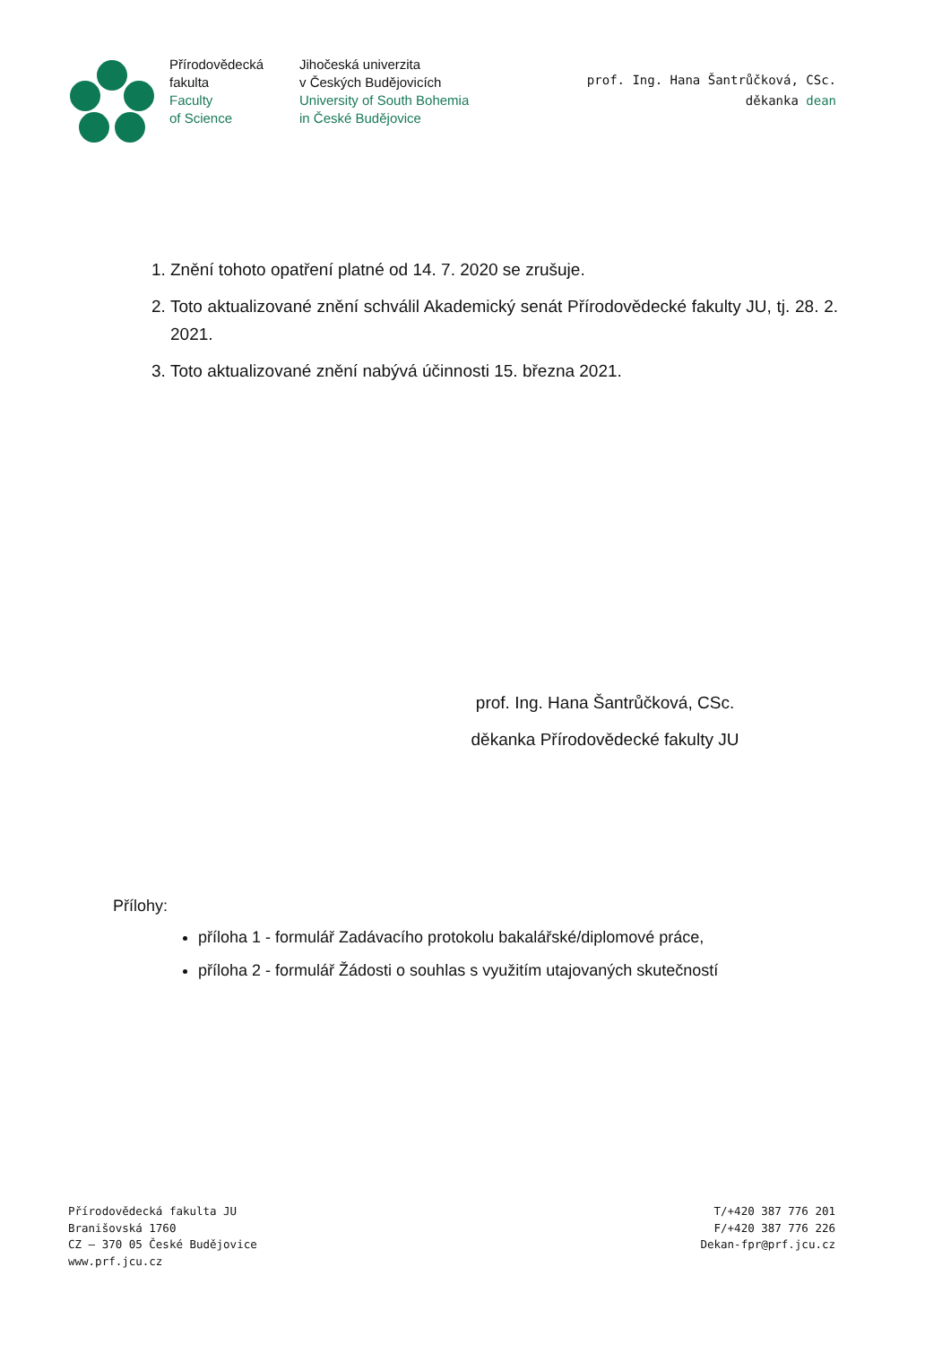Přírodovědecká
fakulta
Faculty
of Science
Jihočeská univerzita
v Českých Budějovicích
University of South Bohemia
in České Budějovice
prof. Ing. Hana Šantrůčková, CSc.
děkanka dean
1. Znění tohoto opatření platné od 14. 7. 2020 se zrušuje.
2. Toto aktualizované znění schválil Akademický senát Přírodovědecké fakulty JU, tj. 28. 2. 2021.
3. Toto aktualizované znění nabývá účinnosti 15. března 2021.
prof. Ing. Hana Šantrůčková, CSc.
děkanka Přírodovědecké fakulty JU
Přílohy:
příloha 1 - formulář Zadávacího protokolu bakalářské/diplomové práce,
příloha 2 - formulář Žádosti o souhlas s využitím utajovaných skutečností
Přírodovědecká fakulta JU
Branišovská 1760
CZ – 370 05 České Budějovice
www.prf.jcu.cz
T/+420 387 776 201
F/+420 387 776 226
Dekan-fpr@prf.jcu.cz